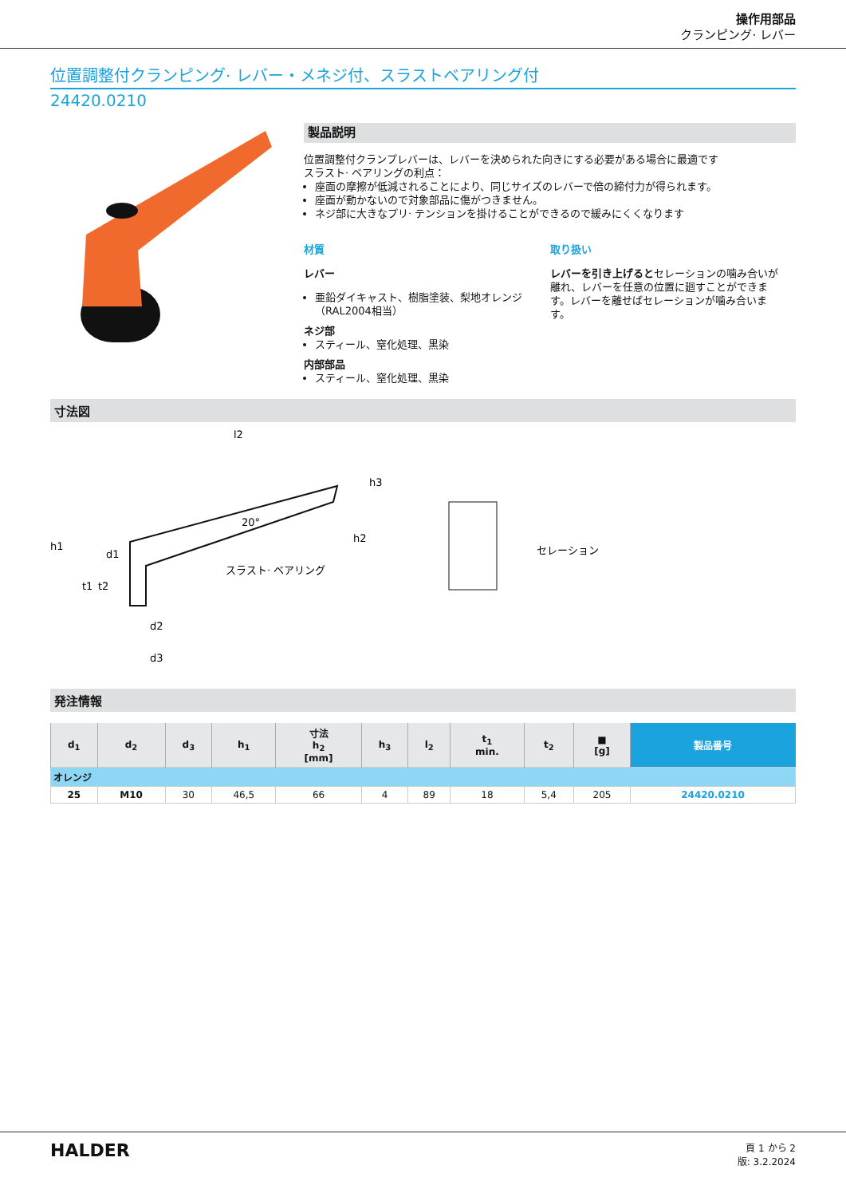操作用部品
クランピング· レバー
位置調整付クランピング· レバー・メネジ付、スラストベアリング付
24420.0210
製品説明
位置調整付クランプレバーは、レバーを決められた向きにする必要がある場合に最適です
スラスト· ベアリングの利点：
座面の摩擦が低減されることにより、同じサイズのレバーで倍の締付力が得られます。
座面が動かないので対象部品に傷がつきません。
ネジ部に大きなプリ· テンションを掛けることができるので緩みにくくなります
材質
レバー
亜鉛ダイキャスト、樹脂塗装、梨地オレンジ（RAL2004相当）
ネジ部
スティール、窒化処理、黒染
内部部品
スティール、窒化処理、黒染
取り扱い
レバーを引き上げるとセレーションの噛み合いが離れ、レバーを任意の位置に廻すことができます。レバーを離せばセレーションが噛み合います。
寸法図
l2
h1
h2
h3
d1
d2
d3
t1
t2
20°
スラスト· ベアリング
セレーション
発注情報
| d<sub>1</sub> | d<sub>2</sub> | d<sub>3</sub> | h<sub>1</sub> | 寸法 h<sub>2</sub> [mm] | h<sub>3</sub> | l<sub>2</sub> | t<sub>1</sub> min. | t<sub>2</sub> | ■ [g] | 製品番号 |
| --- | --- | --- | --- | --- | --- | --- | --- | --- | --- | --- |
| オレンジ | | | | | | | | | | |
| 25 | M10 | 30 | 46,5 | 66 | 4 | 89 | 18 | 5,4 | 205 | 24420.0210 |
HALDER
頁 1 から 2
版: 3.2.2024